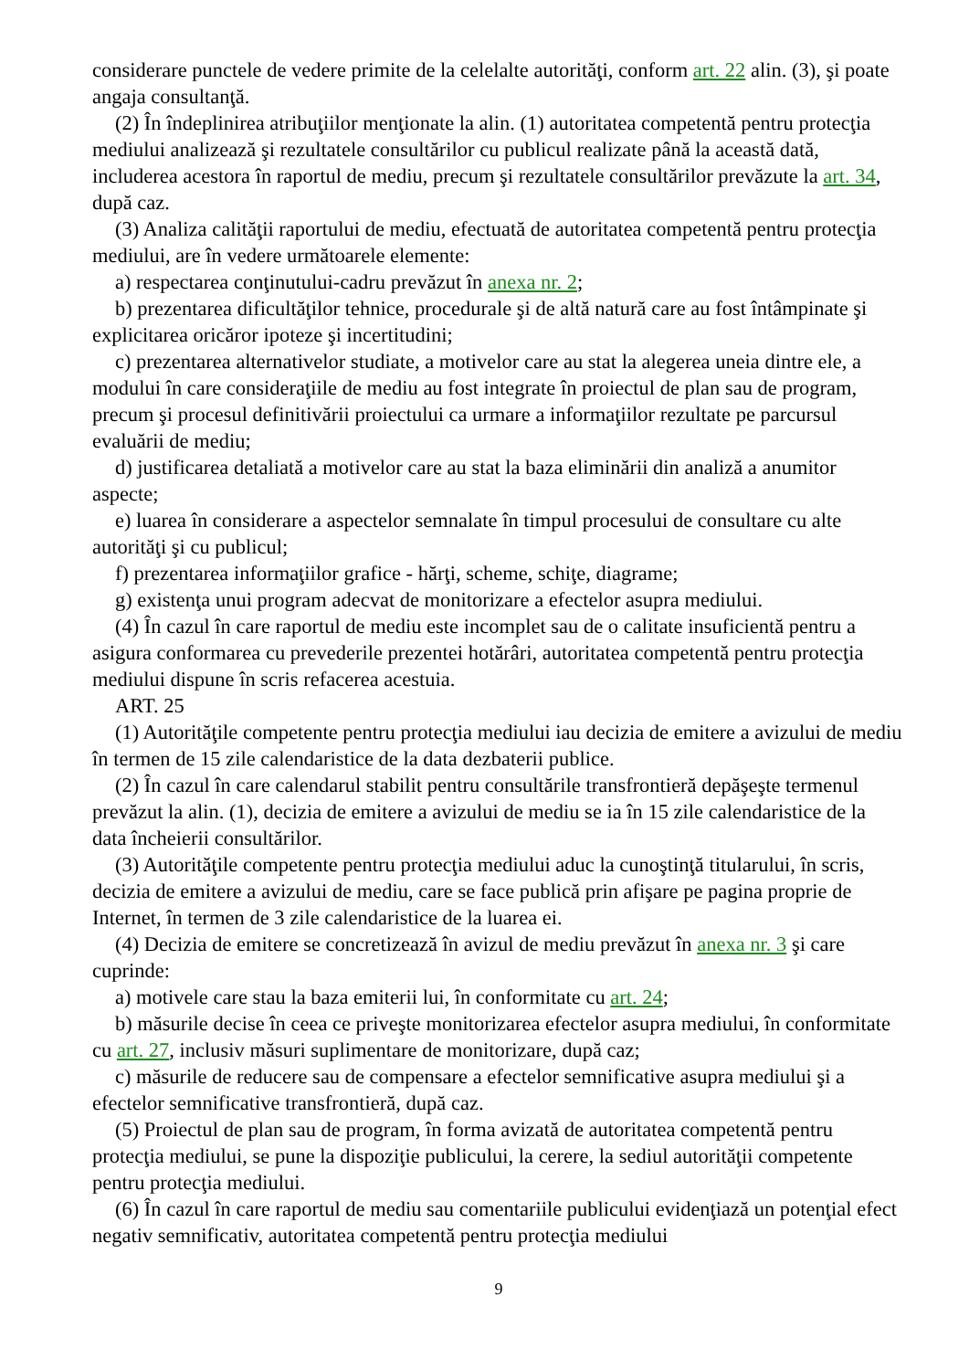considerare punctele de vedere primite de la celelalte autorităţi, conform art. 22 alin. (3), şi poate angaja consultanţă.
(2) În îndeplinirea atribuţiilor menţionate la alin. (1) autoritatea competentă pentru protecţia mediului analizează şi rezultatele consultărilor cu publicul realizate până la această dată, includerea acestora în raportul de mediu, precum şi rezultatele consultărilor prevăzute la art. 34, după caz.
(3) Analiza calităţii raportului de mediu, efectuată de autoritatea competentă pentru protecţia mediului, are în vedere următoarele elemente:
a) respectarea conţinutului-cadru prevăzut în anexa nr. 2;
b) prezentarea dificultăţilor tehnice, procedurale şi de altă natură care au fost întâmpinate şi explicitarea oricăror ipoteze şi incertitudini;
c) prezentarea alternativelor studiate, a motivelor care au stat la alegerea uneia dintre ele, a modului în care consideraţiile de mediu au fost integrate în proiectul de plan sau de program, precum şi procesul definitivării proiectului ca urmare a informaţiilor rezultate pe parcursul evaluării de mediu;
d) justificarea detaliată a motivelor care au stat la baza eliminării din analiză a anumitor aspecte;
e) luarea în considerare a aspectelor semnalate în timpul procesului de consultare cu alte autorităţi şi cu publicul;
f) prezentarea informaţiilor grafice - hărţi, scheme, schiţe, diagrame;
g) existenţa unui program adecvat de monitorizare a efectelor asupra mediului.
(4) În cazul în care raportul de mediu este incomplet sau de o calitate insuficientă pentru a asigura conformarea cu prevederile prezentei hotărâri, autoritatea competentă pentru protecţia mediului dispune în scris refacerea acestuia.
ART. 25
(1) Autorităţile competente pentru protecţia mediului iau decizia de emitere a avizului de mediu în termen de 15 zile calendaristice de la data dezbaterii publice.
(2) În cazul în care calendarul stabilit pentru consultările transfrontieră depăşeşte termenul prevăzut la alin. (1), decizia de emitere a avizului de mediu se ia în 15 zile calendaristice de la data încheierii consultărilor.
(3) Autorităţile competente pentru protecţia mediului aduc la cunoştinţă titularului, în scris, decizia de emitere a avizului de mediu, care se face publică prin afişare pe pagina proprie de Internet, în termen de 3 zile calendaristice de la luarea ei.
(4) Decizia de emitere se concretizează în avizul de mediu prevăzut în anexa nr. 3 şi care cuprinde:
a) motivele care stau la baza emiterii lui, în conformitate cu art. 24;
b) măsurile decise în ceea ce priveşte monitorizarea efectelor asupra mediului, în conformitate cu art. 27, inclusiv măsuri suplimentare de monitorizare, după caz;
c) măsurile de reducere sau de compensare a efectelor semnificative asupra mediului şi a efectelor semnificative transfrontieră, după caz.
(5) Proiectul de plan sau de program, în forma avizată de autoritatea competentă pentru protecţia mediului, se pune la dispoziţie publicului, la cerere, la sediul autorităţii competente pentru protecţia mediului.
(6) În cazul în care raportul de mediu sau comentariile publicului evidenţiază un potenţial efect negativ semnificativ, autoritatea competentă pentru protecţia mediului
9